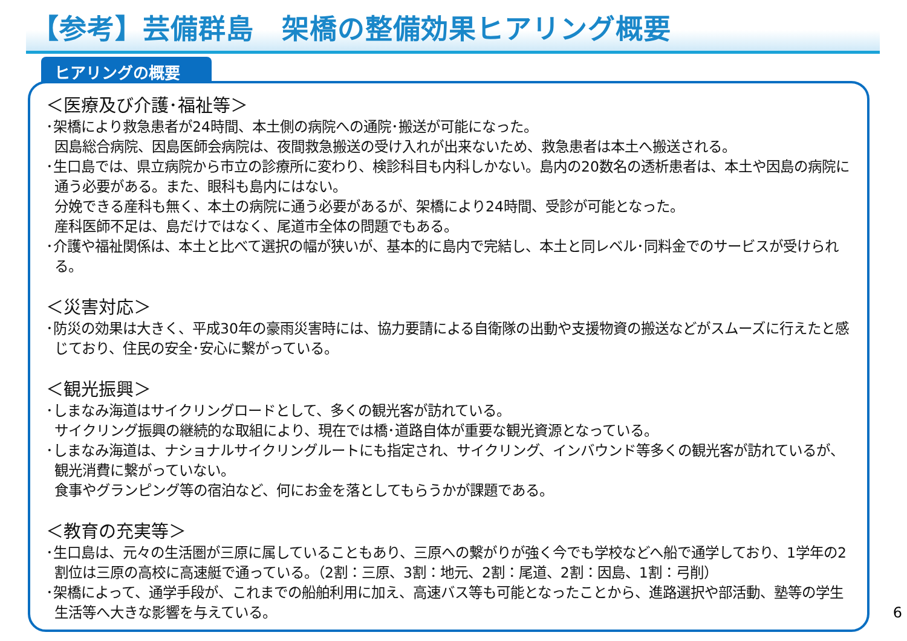【参考】芸備群島　架橋の整備効果ヒアリング概要
ヒアリングの概要
＜医療及び介護･福祉等＞
･架橋により救急患者が24時間、本土側の病院への通院･搬送が可能になった。
因島総合病院、因島医師会病院は、夜間救急搬送の受け入れが出来ないため、救急患者は本土へ搬送される。
･生口島では、県立病院から市立の診療所に変わり、検診科目も内科しかない。島内の20数名の透析患者は、本土や因島の病院に通う必要がある。また、眼科も島内にはない。
分娩できる産科も無く、本土の病院に通う必要があるが、架橋により24時間、受診が可能となった。
産科医師不足は、島だけではなく、尾道市全体の問題でもある。
･介護や福祉関係は、本土と比べて選択の幅が狭いが、基本的に島内で完結し、本土と同レベル･同料金でのサービスが受けられる。
＜災害対応＞
･防災の効果は大きく、平成30年の豪雨災害時には、協力要請による自衛隊の出動や支援物資の搬送などがスムーズに行えたと感じており、住民の安全･安心に繋がっている。
＜観光振興＞
･しまなみ海道はサイクリングロードとして、多くの観光客が訪れている。
サイクリング振興の継続的な取組により、現在では橋･道路自体が重要な観光資源となっている。
･しまなみ海道は、ナショナルサイクリングルートにも指定され、サイクリング、インバウンド等多くの観光客が訪れているが、観光消費に繋がっていない。
食事やグランピング等の宿泊など、何にお金を落としてもらうかが課題である。
＜教育の充実等＞
･生口島は、元々の生活圏が三原に属していることもあり、三原への繋がりが強く今でも学校などへ船で通学しており、1学年の2割位は三原の高校に高速艇で通っている。（2割：三原、3割：地元、2割：尾道、2割：因島、1割：弓削）
･架橋によって、通学手段が、これまでの船舶利用に加え、高速バス等も可能となったことから、進路選択や部活動、塾等の学生生活等へ大きな影響を与えている。
6